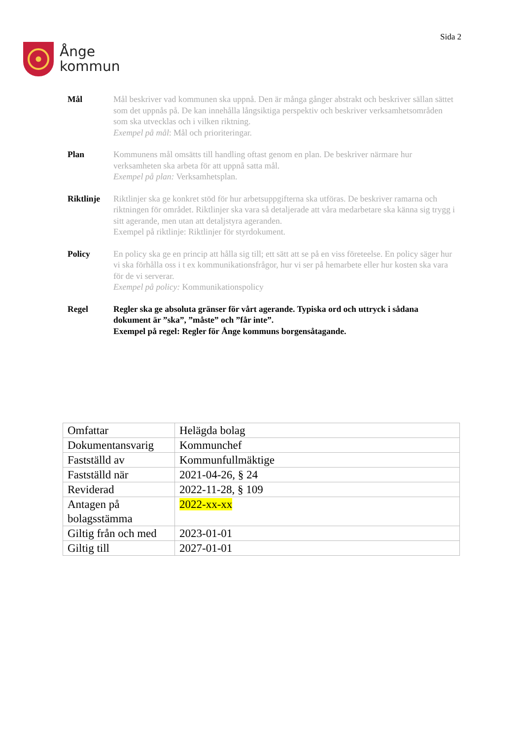Ånge
kommun
Sida 2
Mål Mål beskriver vad kommunen ska uppnå. Den är många gånger abstrakt och beskriver sällan sättet som det uppnås på. De kan innehålla långsiktiga perspektiv och beskriver verksamhetsområden som ska utvecklas och i vilken riktning.
Exempel på mål: Mål och prioriteringar.
Plan Kommunens mål omsätts till handling oftast genom en plan. De beskriver närmare hur verksamheten ska arbeta för att uppnå satta mål.
Exempel på plan: Verksamhetsplan.
Riktlinje
Riktlinjer ska ge konkret stöd för hur arbetsuppgifterna ska utföras. De beskriver ramarna och riktningen för området. Riktlinjer ska vara så detaljerade att våra medarbetare ska känna sig trygg i sitt agerande, men utan att detaljstyra ageranden.
Exempel på riktlinje: Riktlinjer för styrdokument.
Policy En policy ska ge en princip att hålla sig till; ett sätt att se på en viss företeelse. En policy säger hur vi ska förhålla oss i t ex kommunikationsfrågor, hur vi ser på hemarbete eller hur kosten ska vara för de vi serverar.
Exempel på policy: Kommunikationspolicy
Regel Regler ska ge absoluta gränser för vårt agerande. Typiska ord och uttryck i sådana dokument är ”ska”, ”måste” och ”får inte”.
Exempel på regel: Regler för Ånge kommuns borgensåtagande.
| Omfattar | Helägda bolag |
| Dokumentansvarig | Kommunchef |
| Fastställd av | Kommunfullmäktige |
| Fastställd när | 2021-04-26, § 24 |
| Reviderad | 2022-11-28, § 109 |
| Antagen på bolagsstämma | 2022-xx-xx |
| Giltig från och med | 2023-01-01 |
| Giltig till | 2027-01-01 |